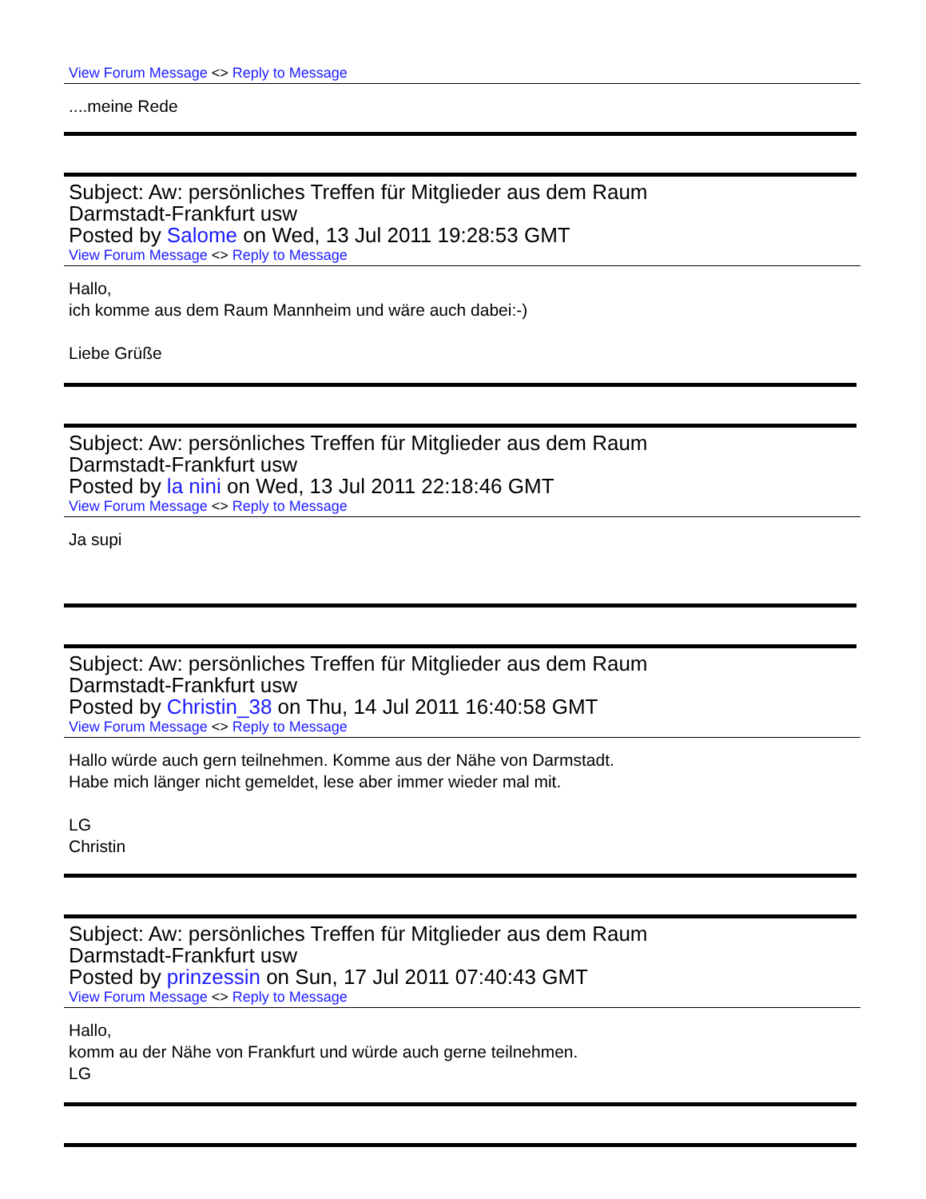View Forum Message <> Reply to Message
....meine Rede
Subject: Aw: persönliches Treffen für Mitglieder aus dem Raum
Darmstadt-Frankfurt usw
Posted by Salome on Wed, 13 Jul 2011 19:28:53 GMT
View Forum Message <> Reply to Message
Hallo,
ich komme aus dem Raum Mannheim und wäre auch dabei:-)
Liebe Grüße
Subject: Aw: persönliches Treffen für Mitglieder aus dem Raum
Darmstadt-Frankfurt usw
Posted by la nini on Wed, 13 Jul 2011 22:18:46 GMT
View Forum Message <> Reply to Message
Ja supi
Subject: Aw: persönliches Treffen für Mitglieder aus dem Raum
Darmstadt-Frankfurt usw
Posted by Christin_38 on Thu, 14 Jul 2011 16:40:58 GMT
View Forum Message <> Reply to Message
Hallo würde auch gern teilnehmen. Komme aus der Nähe von Darmstadt.
Habe mich länger nicht gemeldet, lese aber immer wieder mal mit.
LG
Christin
Subject: Aw: persönliches Treffen für Mitglieder aus dem Raum
Darmstadt-Frankfurt usw
Posted by prinzessin on Sun, 17 Jul 2011 07:40:43 GMT
View Forum Message <> Reply to Message
Hallo,
komm au der Nähe von Frankfurt und würde auch gerne teilnehmen.
LG